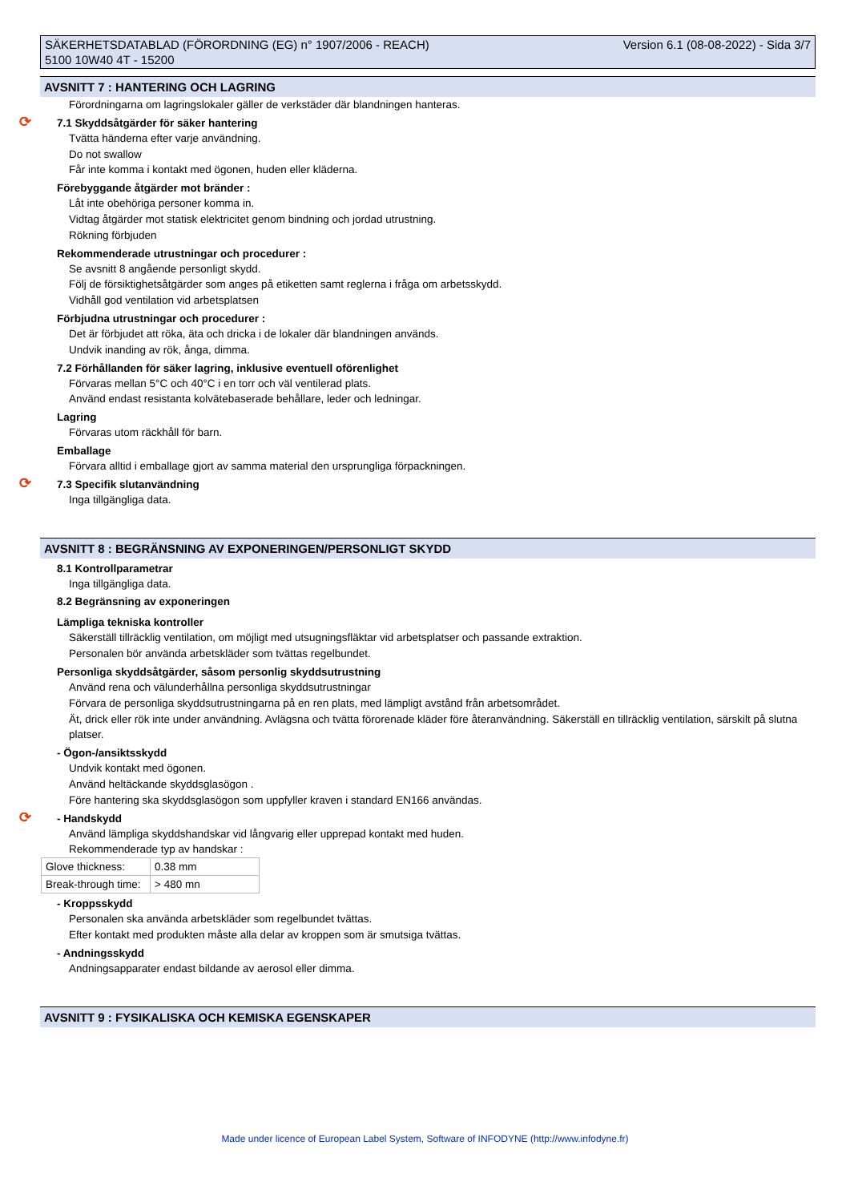SÄKERHETSDATABLAD (FÖRORDNING (EG) n° 1907/2006 - REACH)
5100 10W40 4T - 15200
Version 6.1 (08-08-2022) - Sida 3/7
AVSNITT 7 : HANTERING OCH LAGRING
Förordningarna om lagringslokaler gäller de verkstäder där blandningen hanteras.
⟳ 7.1 Skyddsåtgärder för säker hantering
Tvätta händerna efter varje användning.
Do not swallow
Får inte komma i kontakt med ögonen, huden eller kläderna.
Förebyggande åtgärder mot bränder :
Låt inte obehöriga personer komma in.
Vidtag åtgärder mot statisk elektricitet genom bindning och jordad utrustning.
Rökning förbjuden
Rekommenderade utrustningar och procedurer :
Se avsnitt 8 angående personligt skydd.
Följ de försiktighetsåtgärder som anges på etiketten samt reglerna i fråga om arbetsskydd.
Vidhåll god ventilation vid arbetsplatsen
Förbjudna utrustningar och procedurer :
Det är förbjudet att röka, äta och dricka i de lokaler där blandningen används.
Undvik inanding av rök, ånga, dimma.
7.2 Förhållanden för säker lagring, inklusive eventuell oförenlighet
Förvaras mellan 5°C och 40°C i en torr och väl ventilerad plats.
Använd endast resistanta kolvätebaserade behållare, leder och ledningar.
Lagring
Förvaras utom räckhåll för barn.
Emballage
Förvara alltid i emballage gjort av samma material den ursprungliga förpackningen.
⟳ 7.3 Specifik slutanvändning
Inga tillgängliga data.
AVSNITT 8 : BEGRÄNSNING AV EXPONERINGEN/PERSONLIGT SKYDD
8.1 Kontrollparametrar
Inga tillgängliga data.
8.2 Begränsning av exponeringen
Lämpliga tekniska kontroller
Säkerställ tillräcklig ventilation, om möjligt med utsugningsfläktar vid arbetsplatser och passande extraktion.
Personalen bör använda arbetskläder som tvättas regelbundet.
Personliga skyddsåtgärder, såsom personlig skyddsutrustning
Använd rena och välunderhållna personliga skyddsutrustningar
Förvara de personliga skyddsutrustningarna på en ren plats, med lämpligt avstånd från arbetsområdet.
Ät, drick eller rök inte under användning. Avlägsna och tvätta förorenade kläder före återanvändning. Säkerställ en tillräcklig ventilation, särskilt på slutna platser.
- Ögon-/ansiktsskydd
Undvik kontakt med ögonen.
Använd heltäckande skyddsglasögon .
Före hantering ska skyddsglasögon som uppfyller kraven i standard EN166 användas.
⟳ - Handskydd
Använd lämpliga skyddshandskar vid långvarig eller upprepad kontakt med huden.
Rekommenderade typ av handskar :
| Glove thickness: | 0.38 mm |
| Break-through time: | > 480 mn |
- Kroppsskydd
Personalen ska använda arbetskläder som regelbundet tvättas.
Efter kontakt med produkten måste alla delar av kroppen som är smutsiga tvättas.
- Andningsskydd
Andningsapparater endast bildande av aerosol eller dimma.
AVSNITT 9 : FYSIKALISKA OCH KEMISKA EGENSKAPER
Made under licence of European Label System, Software of INFODYNE (http://www.infodyne.fr)